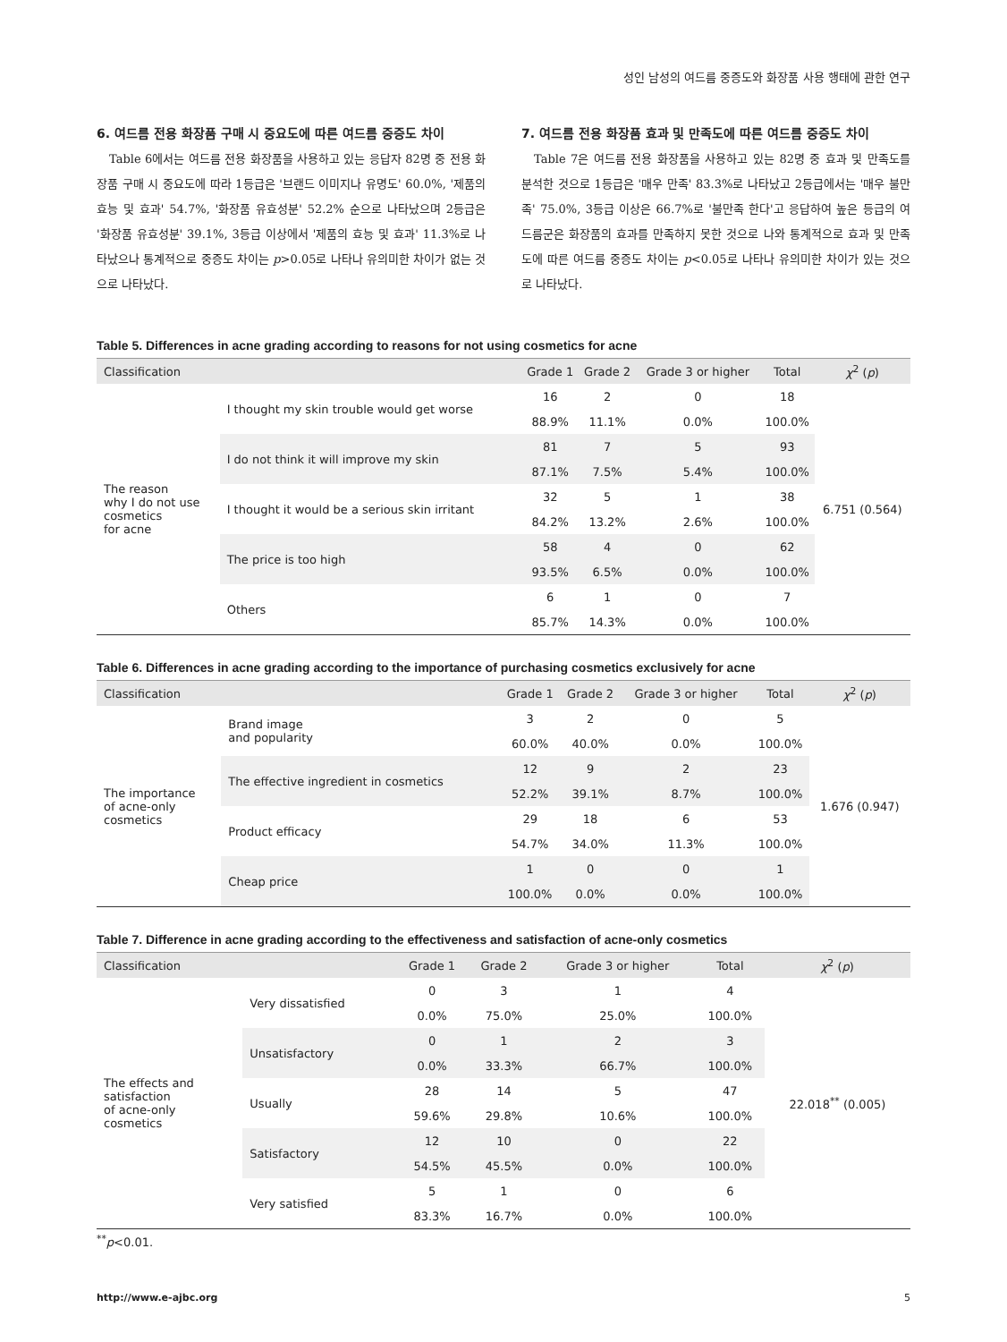성인 남성의 여드름 중증도와 화장품 사용 행태에 관한 연구
6. 여드름 전용 화장품 구매 시 중요도에 따른 여드름 중증도 차이
Table 6에서는 여드름 전용 화장품을 사용하고 있는 응답자 82명 중 전용 화장품 구매 시 중요도에 따라 1등급은 '브랜드 이미지나 유명도' 60.0%, '제품의 효능 및 효과' 54.7%, '화장품 유효성분' 52.2% 순으로 나타났으며 2등급은 '화장품 유효성분' 39.1%, 3등급 이상에서 '제품의 효능 및 효과' 11.3%로 나타났으나 통계적으로 중증도 차이는 p>0.05로 나타나 유의미한 차이가 없는 것으로 나타났다.
7. 여드름 전용 화장품 효과 및 만족도에 따른 여드름 중증도 차이
Table 7은 여드름 전용 화장품을 사용하고 있는 82명 중 효과 및 만족도를 분석한 것으로 1등급은 '매우 만족' 83.3%로 나타났고 2등급에서는 '매우 불만족' 75.0%, 3등급 이상은 66.7%로 '불만족 한다'고 응답하여 높은 등급의 여드름군은 화장품의 효과를 만족하지 못한 것으로 나와 통계적으로 효과 및 만족도에 따른 여드름 중증도 차이는 p<0.05로 나타나 유의미한 차이가 있는 것으로 나타났다.
Table 5. Differences in acne grading according to reasons for not using cosmetics for acne
| Classification | | Grade 1 | Grade 2 | Grade 3 or higher | Total | χ<sup>2</sup> ( p ) |
| --- | --- | --- | --- | --- | --- | --- |
| The reason why I do not use cosmetics for acne | I thought my skin trouble would get worse | 16 | 2 | 0 | 18 | 6.751 (0.564) |
| | | 88.9% | 11.1% | 0.0% | 100.0% | |
| | I do not think it will improve my skin | 81 | 7 | 5 | 93 | |
| | | 87.1% | 7.5% | 5.4% | 100.0% | |
| | I thought it would be a serious skin irritant | 32 | 5 | 1 | 38 | |
| | | 84.2% | 13.2% | 2.6% | 100.0% | |
| | The price is too high | 58 | 4 | 0 | 62 | |
| | | 93.5% | 6.5% | 0.0% | 100.0% | |
| | Others | 6 | 1 | 0 | 7 | |
| | | 85.7% | 14.3% | 0.0% | 100.0% | |
Table 6. Differences in acne grading according to the importance of purchasing cosmetics exclusively for acne
| Classification | | Grade 1 | Grade 2 | Grade 3 or higher | Total | χ<sup>2</sup> ( p ) |
| --- | --- | --- | --- | --- | --- | --- |
| The importance of acne-only cosmetics | Brand image and popularity | 3 | 2 | 0 | 5 | 1.676 (0.947) |
| | | 60.0% | 40.0% | 0.0% | 100.0% | |
| | The effective ingredient in cosmetics | 12 | 9 | 2 | 23 | |
| | | 52.2% | 39.1% | 8.7% | 100.0% | |
| | Product efficacy | 29 | 18 | 6 | 53 | |
| | | 54.7% | 34.0% | 11.3% | 100.0% | |
| | Cheap price | 1 | 0 | 0 | 1 | |
| | | 100.0% | 0.0% | 0.0% | 100.0% | |
Table 7. Difference in acne grading according to the effectiveness and satisfaction of acne-only cosmetics
| Classification | | Grade 1 | Grade 2 | Grade 3 or higher | Total | χ<sup>2</sup> ( p ) |
| --- | --- | --- | --- | --- | --- | --- |
| The effects and satisfaction of acne-only cosmetics | Very dissatisfied | 0 | 3 | 1 | 4 | 22.018<sup>**</sup> (0.005) |
| | | 0.0% | 75.0% | 25.0% | 100.0% | |
| | Unsatisfactory | 0 | 1 | 2 | 3 | |
| | | 0.0% | 33.3% | 66.7% | 100.0% | |
| | Usually | 28 | 14 | 5 | 47 | |
| | | 59.6% | 29.8% | 10.6% | 100.0% | |
| | Satisfactory | 12 | 10 | 0 | 22 | |
| | | 54.5% | 45.5% | 0.0% | 100.0% | |
| | Very satisfied | 5 | 1 | 0 | 6 | |
| | | 83.3% | 16.7% | 0.0% | 100.0% | |
<sup>**</sup> p<0.01.
http://www.e-ajbc.org 5